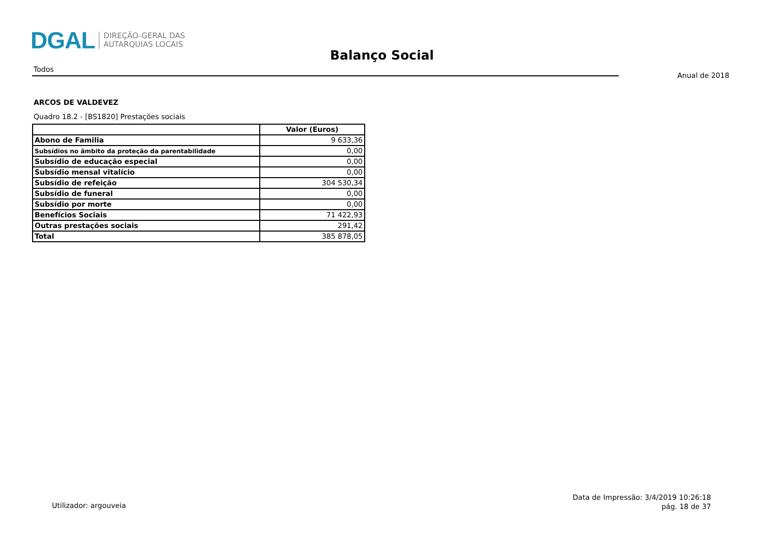DGAL DIREÇÃO-GERAL DAS
AUTARQUIAS LOCAIS
Balanço Social
Todos
Anual de 2018
ARCOS DE VALDEVEZ
Quadro 18.2 - [BS1820] Prestações sociais
| | Valor (Euros) |
| --- | --- |
| Abono de Familia | 9 633,36 |
| Subsídios no âmbito da proteção da parentabilidade | 0,00 |
| Subsídio de educação especial | 0,00 |
| Subsídio mensal vitalício | 0,00 |
| Subsídio de refeição | 304 530,34 |
| Subsídio de funeral | 0,00 |
| Subsídio por morte | 0,00 |
| Benefícios Sociais | 71 422,93 |
| Outras prestações sociais | 291,42 |
| Total | 385 878,05 |
Utilizador: argouveia
Data de Impressão: 3/4/2019 10:26:18
pág. 18 de 37